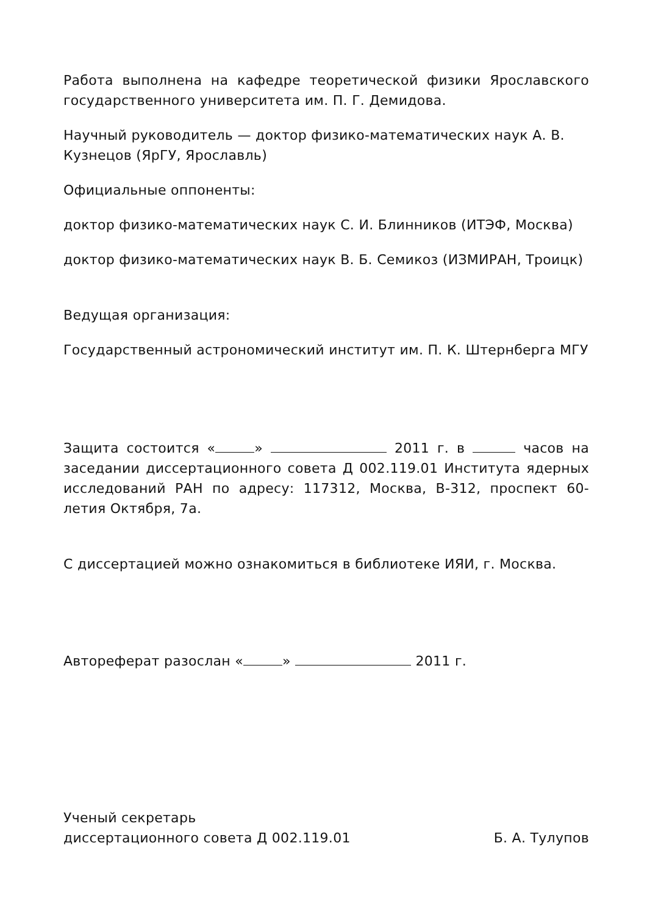Работа выполнена на кафедре теоретической физики Ярославского государственного университета им. П. Г. Демидова.
Научный руководитель — доктор физико-математических наук А. В. Кузнецов (ЯрГУ, Ярославль)
Официальные оппоненты:
доктор физико-математических наук С. И. Блинников (ИТЭФ, Москва)
доктор физико-математических наук В. Б. Семикоз (ИЗМИРАН, Троицк)
Ведущая организация:
Государственный астрономический институт им. П. К. Штернберга МГУ
Защита состоится « » 2011 г. в часов на заседании диссертационного совета Д 002.119.01 Института ядерных исследований РАН по адресу: 117312, Москва, В-312, проспект 60-летия Октября, 7а.
С диссертацией можно ознакомиться в библиотеке ИЯИ, г. Москва.
Автореферат разослан « » 2011 г.
Ученый секретарь
диссертационного совета Д 002.119.01 Б. А. Тулупов